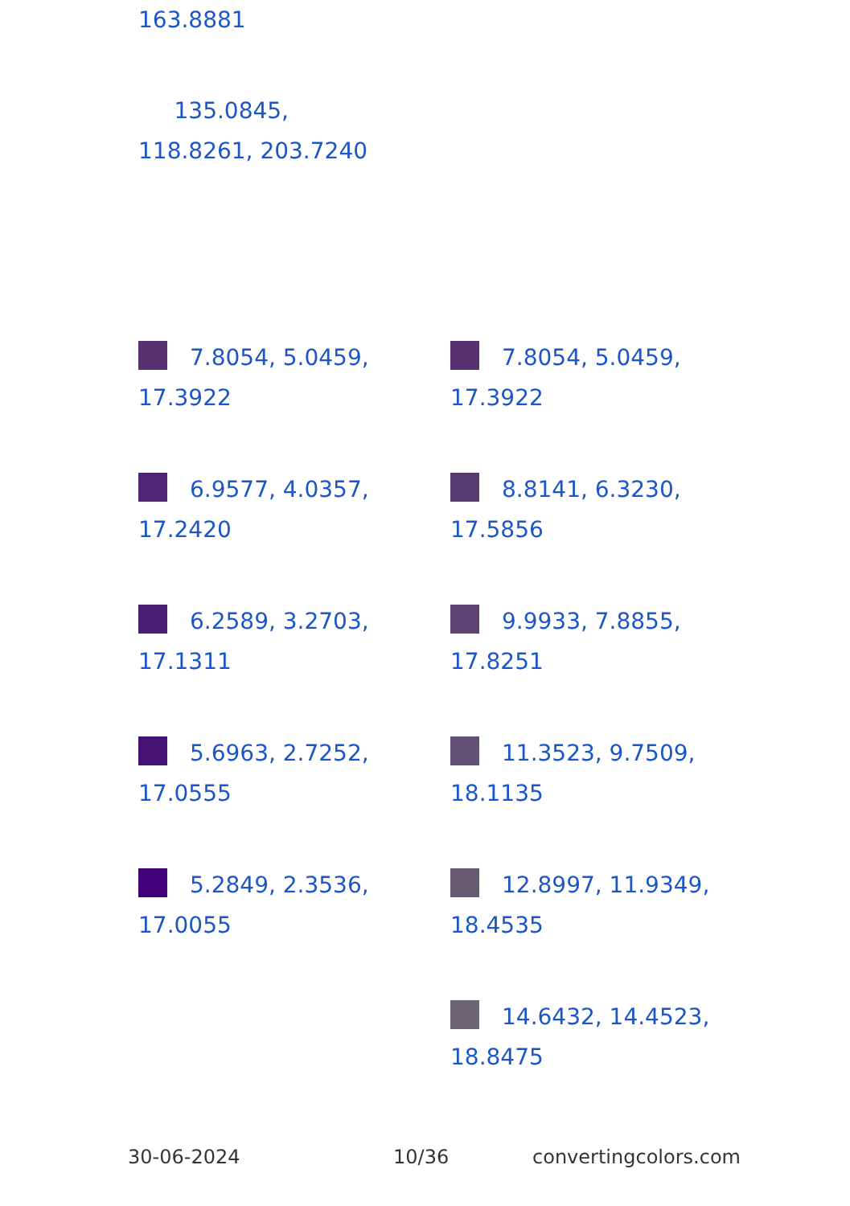163.8881
135.0845, 118.8261, 203.7240
7.8054, 5.0459, 17.3922
6.9577, 4.0357, 17.2420
6.2589, 3.2703, 17.1311
5.6963, 2.7252, 17.0555
5.2849, 2.3536, 17.0055
7.8054, 5.0459, 17.3922
8.8141, 6.3230, 17.5856
9.9933, 7.8855, 17.8251
11.3523, 9.7509, 18.1135
12.8997, 11.9349, 18.4535
14.6432, 14.4523, 18.8475
30-06-2024 10/36 convertingcolors.com